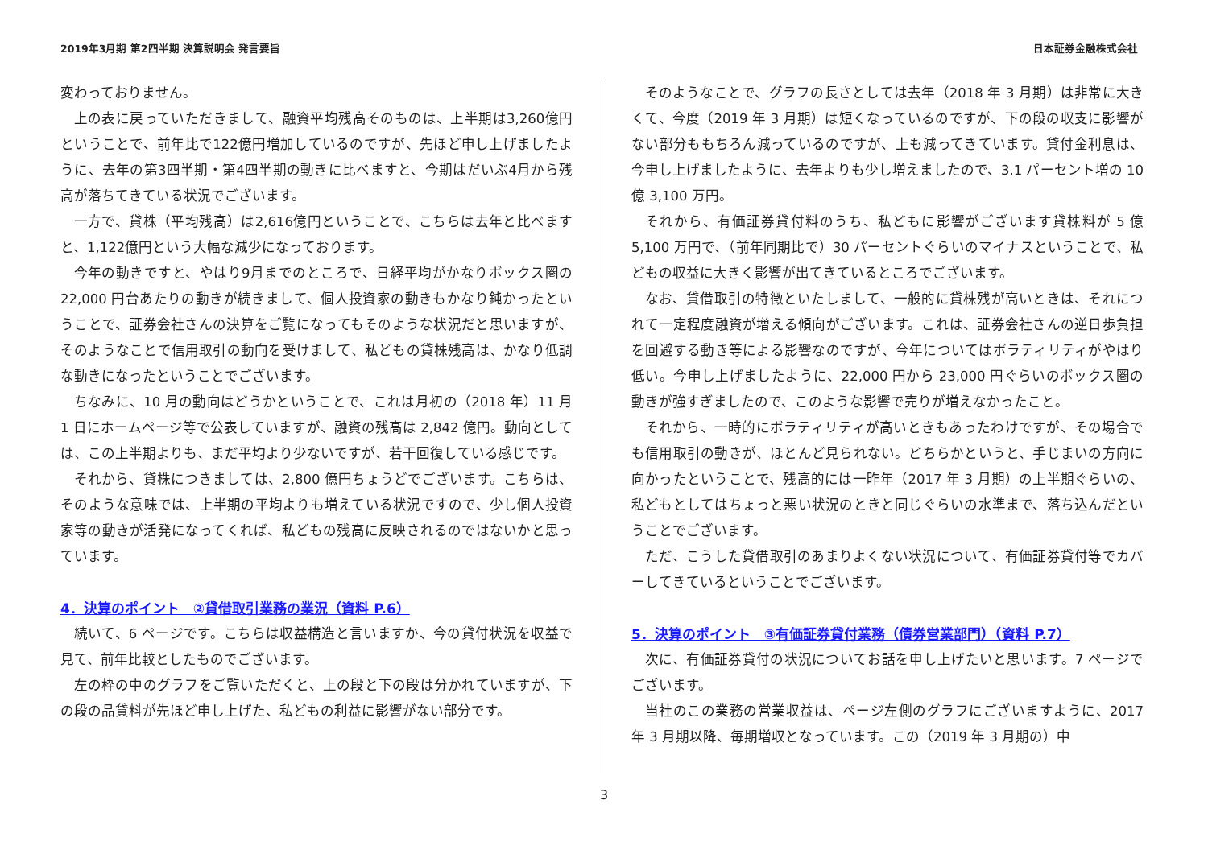2019年3月期 第2四半期 決算説明会 発言要旨 日本証券金融株式会社
変わっておりません。
上の表に戻っていただきまして、融資平均残高そのものは、上半期は3,260億円ということで、前年比で122億円増加しているのですが、先ほど申し上げましたように、去年の第3四半期・第4四半期の動きに比べますと、今期はだいぶ4月から残高が落ちてきている状況でございます。
一方で、貸株（平均残高）は2,616億円ということで、こちらは去年と比べますと、1,122億円という大幅な減少になっております。
今年の動きですと、やはり9月までのところで、日経平均がかなりボックス圏の 22,000 円台あたりの動きが続きまして、個人投資家の動きもかなり鈍かったということで、証券会社さんの決算をご覧になってもそのような状況だと思いますが、そのようなことで信用取引の動向を受けまして、私どもの貸株残高は、かなり低調な動きになったということでございます。
ちなみに、10 月の動向はどうかということで、これは月初の（2018 年）11 月 1 日にホームページ等で公表していますが、融資の残高は 2,842 億円。動向としては、この上半期よりも、まだ平均より少ないですが、若干回復している感じです。
それから、貸株につきましては、2,800 億円ちょうどでございます。こちらは、そのような意味では、上半期の平均よりも増えている状況ですので、少し個人投資家等の動きが活発になってくれば、私どもの残高に反映されるのではないかと思っています。
4．決算のポイント　②貸借取引業務の業況（資料 P.6）
続いて、6 ページです。こちらは収益構造と言いますか、今の貸付状況を収益で見て、前年比較としたものでございます。
左の枠の中のグラフをご覧いただくと、上の段と下の段は分かれていますが、下の段の品貸料が先ほど申し上げた、私どもの利益に影響がない部分です。
そのようなことで、グラフの長さとしては去年（2018 年 3 月期）は非常に大きくて、今度（2019 年 3 月期）は短くなっているのですが、下の段の収支に影響がない部分ももちろん減っているのですが、上も減ってきています。貸付金利息は、今申し上げましたように、去年よりも少し増えましたので、3.1 パーセント増の 10 億 3,100 万円。
それから、有価証券貸付料のうち、私どもに影響がございます貸株料が 5 億 5,100 万円で、（前年同期比で）30 パーセントぐらいのマイナスということで、私どもの収益に大きく影響が出てきているところでございます。
なお、貸借取引の特徴といたしまして、一般的に貸株残が高いときは、それにつれて一定程度融資が増える傾向がございます。これは、証券会社さんの逆日歩負担を回避する動き等による影響なのですが、今年についてはボラティリティがやはり低い。今申し上げましたように、22,000 円から 23,000 円ぐらいのボックス圏の動きが強すぎましたので、このような影響で売りが増えなかったこと。
それから、一時的にボラティリティが高いときもあったわけですが、その場合でも信用取引の動きが、ほとんど見られない。どちらかというと、手じまいの方向に向かったということで、残高的には一昨年（2017 年 3 月期）の上半期ぐらいの、私どもとしてはちょっと悪い状況のときと同じぐらいの水準まで、落ち込んだということでございます。
ただ、こうした貸借取引のあまりよくない状況について、有価証券貸付等でカバーしてきているということでございます。
5．決算のポイント　③有価証券貸付業務（債券営業部門）（資料 P.7）
次に、有価証券貸付の状況についてお話を申し上げたいと思います。7 ページでございます。
当社のこの業務の営業収益は、ページ左側のグラフにございますように、2017 年 3 月期以降、毎期増収となっています。この（2019 年 3 月期の）中
3